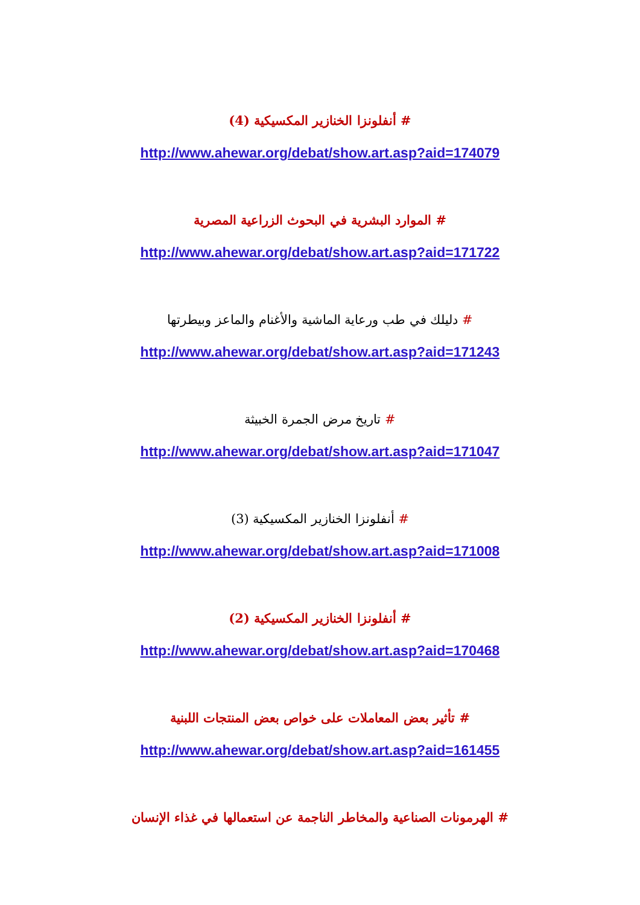# أنفلونزا الخنازير المكسيكية (4)
http://www.ahewar.org/debat/show.art.asp?aid=174079
# الموارد البشرية في البحوث الزراعية المصرية
http://www.ahewar.org/debat/show.art.asp?aid=171722
# دليلك في طب ورعاية الماشية والأغنام والماعز وبيطرتها
http://www.ahewar.org/debat/show.art.asp?aid=171243
# تاريخ مرض الجمرة الخبيثة
http://www.ahewar.org/debat/show.art.asp?aid=171047
# أنفلونزا الخنازير المكسيكية (3)
http://www.ahewar.org/debat/show.art.asp?aid=171008
# أنفلونزا الخنازير المكسيكية (2)
http://www.ahewar.org/debat/show.art.asp?aid=170468
# تأثير بعض المعاملات على خواص بعض المنتجات اللبنية
http://www.ahewar.org/debat/show.art.asp?aid=161455
# الهرمونات الصناعية والمخاطر الناجمة عن استعمالها في غذاء الإنسان